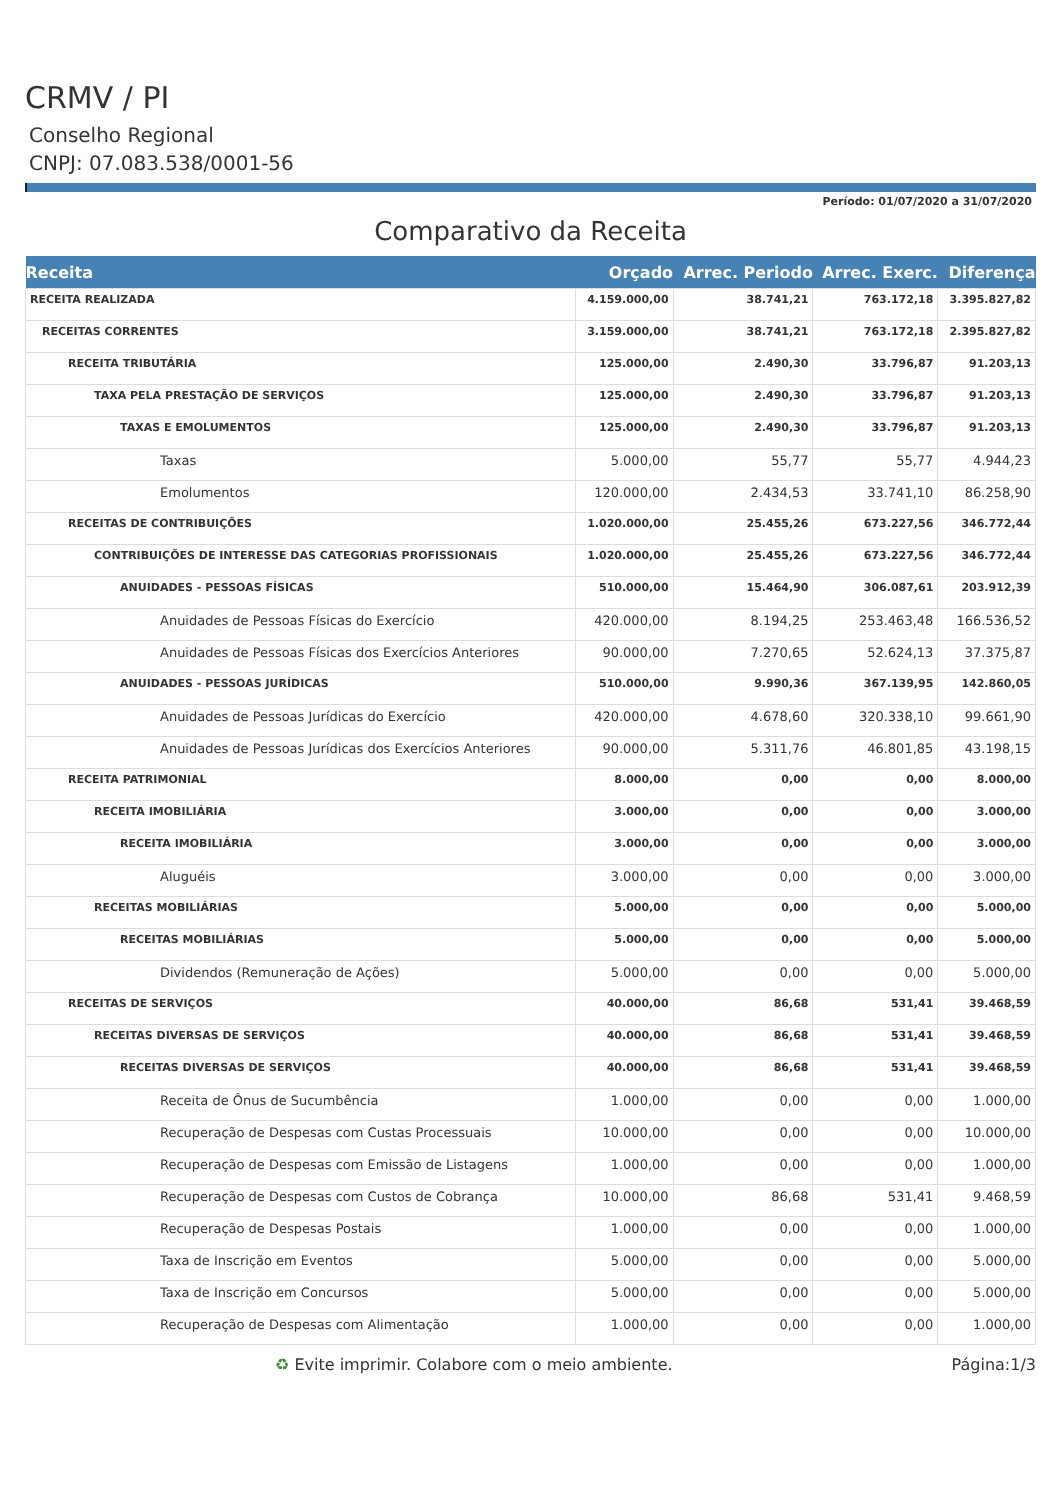CRMV / PI
Conselho Regional
CNPJ: 07.083.538/0001-56
Período: 01/07/2020 a 31/07/2020
Comparativo da Receita
| Receita | Orçado | Arrec. Periodo | Arrec. Exerc. | Diferença |
| --- | --- | --- | --- | --- |
| RECEITA REALIZADA | 4.159.000,00 | 38.741,21 | 763.172,18 | 3.395.827,82 |
| RECEITAS CORRENTES | 3.159.000,00 | 38.741,21 | 763.172,18 | 2.395.827,82 |
| RECEITA TRIBUTÁRIA | 125.000,00 | 2.490,30 | 33.796,87 | 91.203,13 |
| TAXA PELA PRESTAÇÃO DE SERVIÇOS | 125.000,00 | 2.490,30 | 33.796,87 | 91.203,13 |
| TAXAS E EMOLUMENTOS | 125.000,00 | 2.490,30 | 33.796,87 | 91.203,13 |
| Taxas | 5.000,00 | 55,77 | 55,77 | 4.944,23 |
| Emolumentos | 120.000,00 | 2.434,53 | 33.741,10 | 86.258,90 |
| RECEITAS DE CONTRIBUIÇÕES | 1.020.000,00 | 25.455,26 | 673.227,56 | 346.772,44 |
| CONTRIBUIÇÕES DE INTERESSE DAS CATEGORIAS PROFISSIONAIS | 1.020.000,00 | 25.455,26 | 673.227,56 | 346.772,44 |
| ANUIDADES - PESSOAS FÍSICAS | 510.000,00 | 15.464,90 | 306.087,61 | 203.912,39 |
| Anuidades de Pessoas Físicas do Exercício | 420.000,00 | 8.194,25 | 253.463,48 | 166.536,52 |
| Anuidades de Pessoas Físicas dos Exercícios Anteriores | 90.000,00 | 7.270,65 | 52.624,13 | 37.375,87 |
| ANUIDADES - PESSOAS JURÍDICAS | 510.000,00 | 9.990,36 | 367.139,95 | 142.860,05 |
| Anuidades de Pessoas Jurídicas do Exercício | 420.000,00 | 4.678,60 | 320.338,10 | 99.661,90 |
| Anuidades de Pessoas Jurídicas dos Exercícios Anteriores | 90.000,00 | 5.311,76 | 46.801,85 | 43.198,15 |
| RECEITA PATRIMONIAL | 8.000,00 | 0,00 | 0,00 | 8.000,00 |
| RECEITA IMOBILIÁRIA | 3.000,00 | 0,00 | 0,00 | 3.000,00 |
| RECEITA IMOBILIÁRIA | 3.000,00 | 0,00 | 0,00 | 3.000,00 |
| Aluguéis | 3.000,00 | 0,00 | 0,00 | 3.000,00 |
| RECEITAS MOBILIÁRIAS | 5.000,00 | 0,00 | 0,00 | 5.000,00 |
| RECEITAS MOBILIÁRIAS | 5.000,00 | 0,00 | 0,00 | 5.000,00 |
| Dividendos (Remuneração de Ações) | 5.000,00 | 0,00 | 0,00 | 5.000,00 |
| RECEITAS DE SERVIÇOS | 40.000,00 | 86,68 | 531,41 | 39.468,59 |
| RECEITAS DIVERSAS DE SERVIÇOS | 40.000,00 | 86,68 | 531,41 | 39.468,59 |
| RECEITAS DIVERSAS DE SERVIÇOS | 40.000,00 | 86,68 | 531,41 | 39.468,59 |
| Receita de Ônus de Sucumbência | 1.000,00 | 0,00 | 0,00 | 1.000,00 |
| Recuperação de Despesas com Custas Processuais | 10.000,00 | 0,00 | 0,00 | 10.000,00 |
| Recuperação de Despesas com Emissão de Listagens | 1.000,00 | 0,00 | 0,00 | 1.000,00 |
| Recuperação de Despesas com Custos de Cobrança | 10.000,00 | 86,68 | 531,41 | 9.468,59 |
| Recuperação de Despesas Postais | 1.000,00 | 0,00 | 0,00 | 1.000,00 |
| Taxa de Inscrição em Eventos | 5.000,00 | 0,00 | 0,00 | 5.000,00 |
| Taxa de Inscrição em Concursos | 5.000,00 | 0,00 | 0,00 | 5.000,00 |
| Recuperação de Despesas com Alimentação | 1.000,00 | 0,00 | 0,00 | 1.000,00 |
♻ Evite imprimir. Colabore com o meio ambiente. Página:1/3